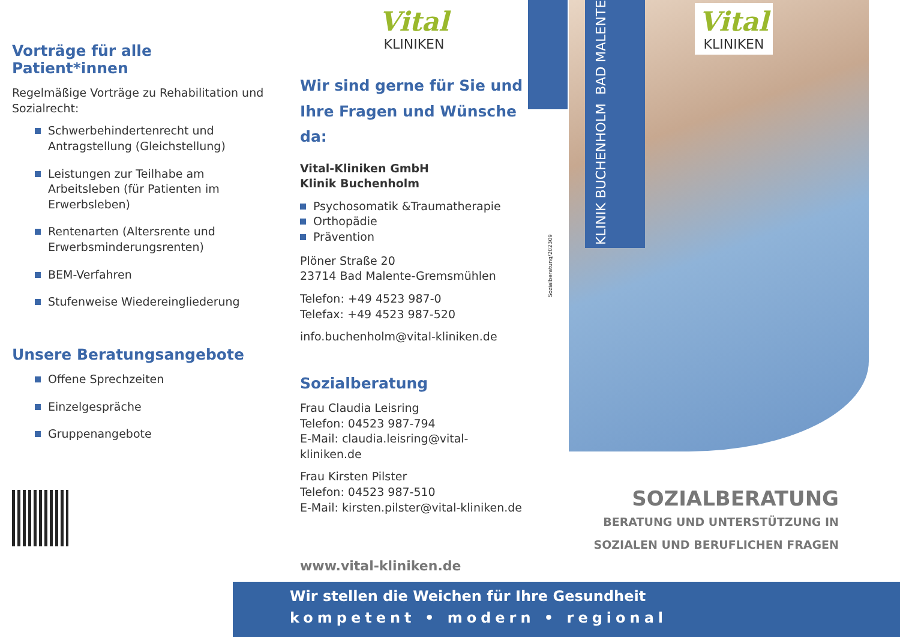Vorträge für alle Patient*innen
Regelmäßige Vorträge zu Rehabilitation und Sozialrecht:
Schwerbehindertenrecht und Antragstellung (Gleichstellung)
Leistungen zur Teilhabe am Arbeitsleben (für Patienten im Erwerbsleben)
Rentenarten (Altersrente und Erwerbsminderungsrenten)
BEM-Verfahren
Stufenweise Wiedereingliederung
Unsere Beratungsangebote
Offene Sprechzeiten
Einzelgespräche
Gruppenangebote
Vital
KLINIKEN
Wir sind gerne für Sie und
Ihre Fragen und Wünsche da:
Vital-Kliniken GmbH
Klinik Buchenholm
Psychosomatik &Traumatherapie
Orthopädie
Prävention
Plöner Straße 20
23714 Bad Malente-Gremsmühlen
Telefon: +49 4523 987-0
Telefax: +49 4523 987-520
info.buchenholm@vital-kliniken.de
Sozialberatung
Frau Claudia Leisring
Telefon: 04523 987-794
E-Mail: claudia.leisring@vital-kliniken.de
Frau Kirsten Pilster
Telefon: 04523 987-510
E-Mail: kirsten.pilster@vital-kliniken.de
www.vital-kliniken.de
Sozialberatung/202309
KLINIK BUCHENHOLM
BAD MALENTE
Vital
KLINIKEN
SOZIALBERATUNG
BERATUNG UND UNTERSTÜTZUNG IN
SOZIALEN UND BERUFLICHEN FRAGEN
Wir stellen die Weichen für Ihre Gesundheit
kompetent • modern • regional